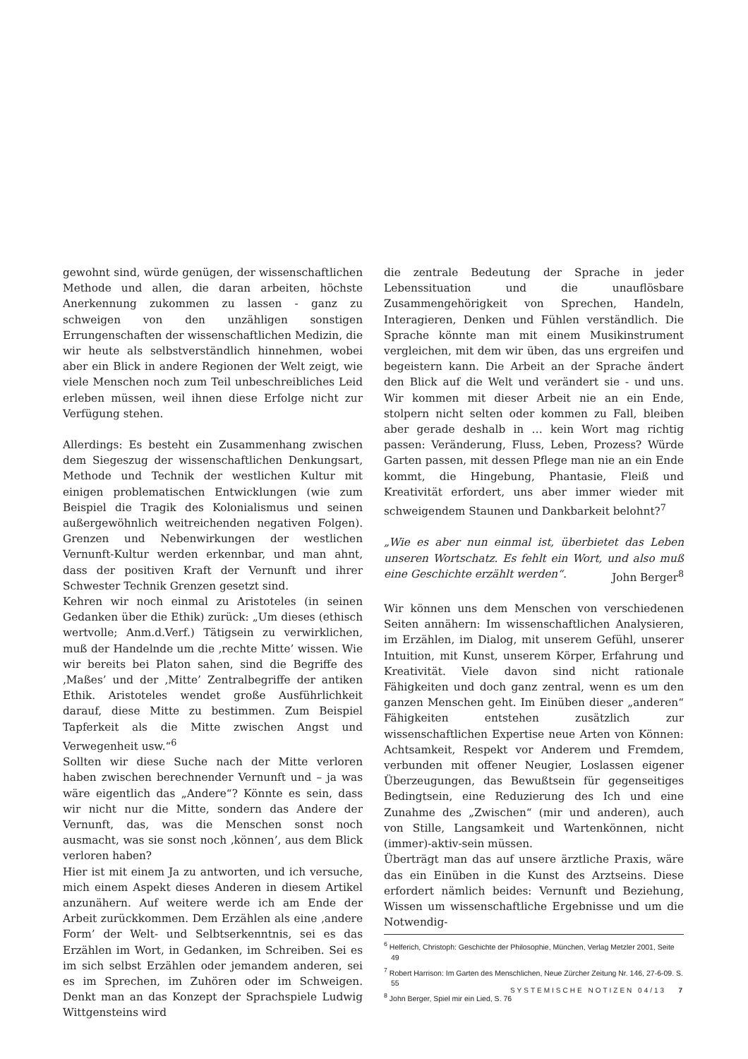gewohnt sind, würde genügen, der wissenschaftlichen Methode und allen, die daran arbeiten, höchste Anerkennung zukommen zu lassen - ganz zu schweigen von den unzähligen sonstigen Errungenschaften der wissenschaftlichen Medizin, die wir heute als selbstverständlich hinnehmen, wobei aber ein Blick in andere Regionen der Welt zeigt, wie viele Menschen noch zum Teil unbeschreibliches Leid erleben müssen, weil ihnen diese Erfolge nicht zur Verfügung stehen.
Allerdings: Es besteht ein Zusammenhang zwischen dem Siegeszug der wissenschaftlichen Denkungsart, Methode und Technik der westlichen Kultur mit einigen problematischen Entwicklungen (wie zum Beispiel die Tragik des Kolonialismus und seinen außergewöhnlich weitreichenden negativen Folgen). Grenzen und Nebenwirkungen der westlichen Vernunft-Kultur werden erkennbar, und man ahnt, dass der positiven Kraft der Vernunft und ihrer Schwester Technik Grenzen gesetzt sind.
Kehren wir noch einmal zu Aristoteles (in seinen Gedanken über die Ethik) zurück: „Um dieses (ethisch wertvolle; Anm.d.Verf.) Tätigsein zu verwirklichen, muß der Handelnde um die ‚rechte Mitte’ wissen. Wie wir bereits bei Platon sahen, sind die Begriffe des ‚Maßes’ und der ‚Mitte’ Zentralbegriffe der antiken Ethik. Aristoteles wendet große Ausführlichkeit darauf, diese Mitte zu bestimmen. Zum Beispiel Tapferkeit als die Mitte zwischen Angst und Verwegenheit usw.“<sup>6</sup>
Sollten wir diese Suche nach der Mitte verloren haben zwischen berechnender Vernunft und – ja was wäre eigentlich das „Andere“? Könnte es sein, dass wir nicht nur die Mitte, sondern das Andere der Vernunft, das, was die Menschen sonst noch ausmacht, was sie sonst noch ‚können’, aus dem Blick verloren haben?
Hier ist mit einem Ja zu antworten, und ich versuche, mich einem Aspekt dieses Anderen in diesem Artikel anzunähern. Auf weitere werde ich am Ende der Arbeit zurückkommen. Dem Erzählen als eine ‚andere Form’ der Welt- und Selbtserkenntnis, sei es das Erzählen im Wort, in Gedanken, im Schreiben. Sei es im sich selbst Erzählen oder jemandem anderen, sei es im Sprechen, im Zuhören oder im Schweigen. Denkt man an das Konzept der Sprachspiele Ludwig Wittgensteins wird
die zentrale Bedeutung der Sprache in jeder Lebenssituation und die unauflösbare Zusammengehörigkeit von Sprechen, Handeln, Interagieren, Denken und Fühlen verständlich. Die Sprache könnte man mit einem Musikinstrument vergleichen, mit dem wir üben, das uns ergreifen und begeistern kann. Die Arbeit an der Sprache ändert den Blick auf die Welt und verändert sie - und uns. Wir kommen mit dieser Arbeit nie an ein Ende, stolpern nicht selten oder kommen zu Fall, bleiben aber gerade deshalb in … kein Wort mag richtig passen: Veränderung, Fluss, Leben, Prozess? Würde Garten passen, mit dessen Pflege man nie an ein Ende kommt, die Hingebung, Phantasie, Fleiß und Kreativität erfordert, uns aber immer wieder mit schweigendem Staunen und Dankbarkeit belohnt?<sup>7</sup>
„Wie es aber nun einmal ist, überbietet das Leben unseren Wortschatz. Es fehlt ein Wort, und also muß eine Geschichte erzählt werden“. John Berger<sup>8</sup>
Wir können uns dem Menschen von verschiedenen Seiten annähern: Im wissenschaftlichen Analysieren, im Erzählen, im Dialog, mit unserem Gefühl, unserer Intuition, mit Kunst, unserem Körper, Erfahrung und Kreativität. Viele davon sind nicht rationale Fähigkeiten und doch ganz zentral, wenn es um den ganzen Menschen geht. Im Einüben dieser „anderen“ Fähigkeiten entstehen zusätzlich zur wissenschaftlichen Expertise neue Arten von Können: Achtsamkeit, Respekt vor Anderem und Fremdem, verbunden mit offener Neugier, Loslassen eigener Überzeugungen, das Bewußtsein für gegenseitiges Bedingtsein, eine Reduzierung des Ich und eine Zunahme des „Zwischen“ (mir und anderen), auch von Stille, Langsamkeit und Wartenkönnen, nicht (immer)-aktiv-sein müssen.
Überträgt man das auf unsere ärztliche Praxis, wäre das ein Einüben in die Kunst des Arztseins. Diese erfordert nämlich beides: Vernunft und Beziehung, Wissen um wissenschaftliche Ergebnisse und um die Notwendig-
<sup>6</sup> Helferich, Christoph: Geschichte der Philosophie, München, Verlag Metzler 2001, Seite 49
<sup>7</sup> Robert Harrison: Im Garten des Menschlichen, Neue Zürcher Zeitung Nr. 146, 27-6-09. S. 55
<sup>8</sup> John Berger, Spiel mir ein Lied, S. 76
SYSTEMISCHE NOTIZEN 04/13 7